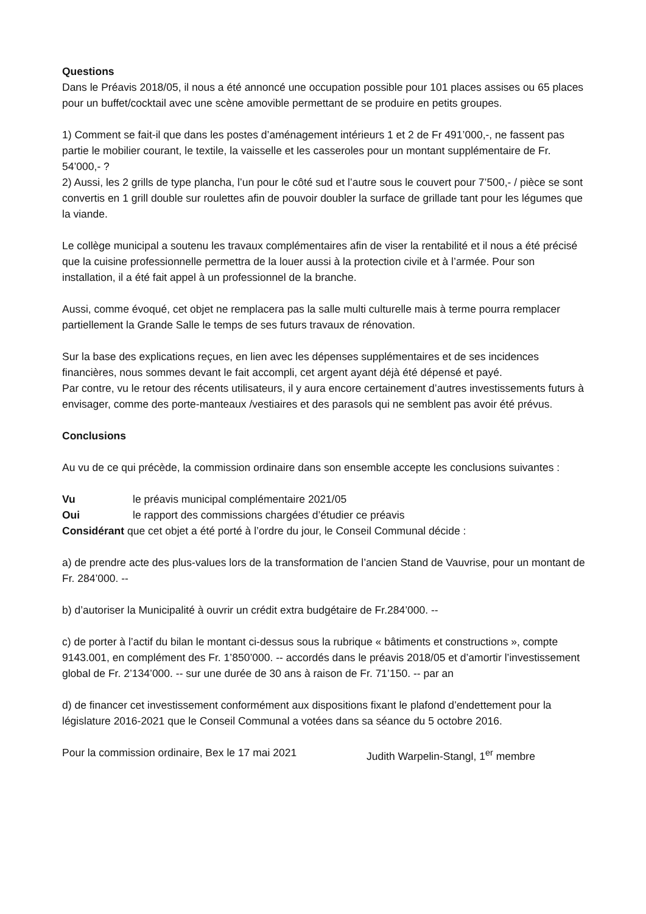Questions
Dans le Préavis 2018/05, il nous a été annoncé une occupation possible pour 101 places assises ou 65 places pour un buffet/cocktail avec une scène amovible permettant de se produire en petits groupes.
1) Comment se fait-il que dans les postes d’aménagement intérieurs 1 et 2 de Fr 491’000,-, ne fassent pas partie le mobilier courant, le textile, la vaisselle et les casseroles pour un montant supplémentaire de Fr. 54’000,- ?
2) Aussi, les 2 grills de type plancha, l’un pour le côté sud et l’autre sous le couvert pour 7’500,- / pièce se sont convertis en 1 grill double sur roulettes afin de pouvoir doubler la surface de grillade tant pour les légumes que la viande.
Le collège municipal a soutenu les travaux complémentaires afin de viser la rentabilité et il nous a été précisé que la cuisine professionnelle permettra de la louer aussi à la protection civile et à l’armée. Pour son installation, il a été fait appel à un professionnel de la branche.
Aussi, comme évoqué, cet objet ne remplacera pas la salle multi culturelle mais à terme pourra remplacer partiellement la Grande Salle le temps de ses futurs travaux de rénovation.
Sur la base des explications reçues, en lien avec les dépenses supplémentaires et de ses incidences financières, nous sommes devant le fait accompli, cet argent ayant déjà été dépensé et payé.
Par contre, vu le retour des récents utilisateurs, il y aura encore certainement d’autres investissements futurs à envisager, comme des porte-manteaux /vestiaires et des parasols qui ne semblent pas avoir été prévus.
Conclusions
Au vu de ce qui précède, la commission ordinaire dans son ensemble accepte les conclusions suivantes :
Vu le préavis municipal complémentaire 2021/05
Oui le rapport des commissions chargées d’étudier ce préavis
Considérant que cet objet a été porté à l’ordre du jour, le Conseil Communal décide :
a) de prendre acte des plus-values lors de la transformation de l’ancien Stand de Vauvrise, pour un montant de Fr. 284’000. --
b) d’autoriser la Municipalité à ouvrir un crédit extra budgétaire de Fr.284’000. --
c) de porter à l’actif du bilan le montant ci-dessus sous la rubrique « bâtiments et constructions », compte 9143.001, en complément des Fr. 1’850’000. -- accordés dans le préavis 2018/05 et d’amortir l’investissement global de Fr. 2’134’000. -- sur une durée de 30 ans à raison de Fr. 71’150. -- par an
d) de financer cet investissement conformément aux dispositions fixant le plafond d’endettement pour la législature 2016-2021 que le Conseil Communal a votées dans sa séance du 5 octobre 2016.
Pour la commission ordinaire, Bex le 17 mai 2021 Judith Warpelin-Stangl, 1<sup>er</sup> membre